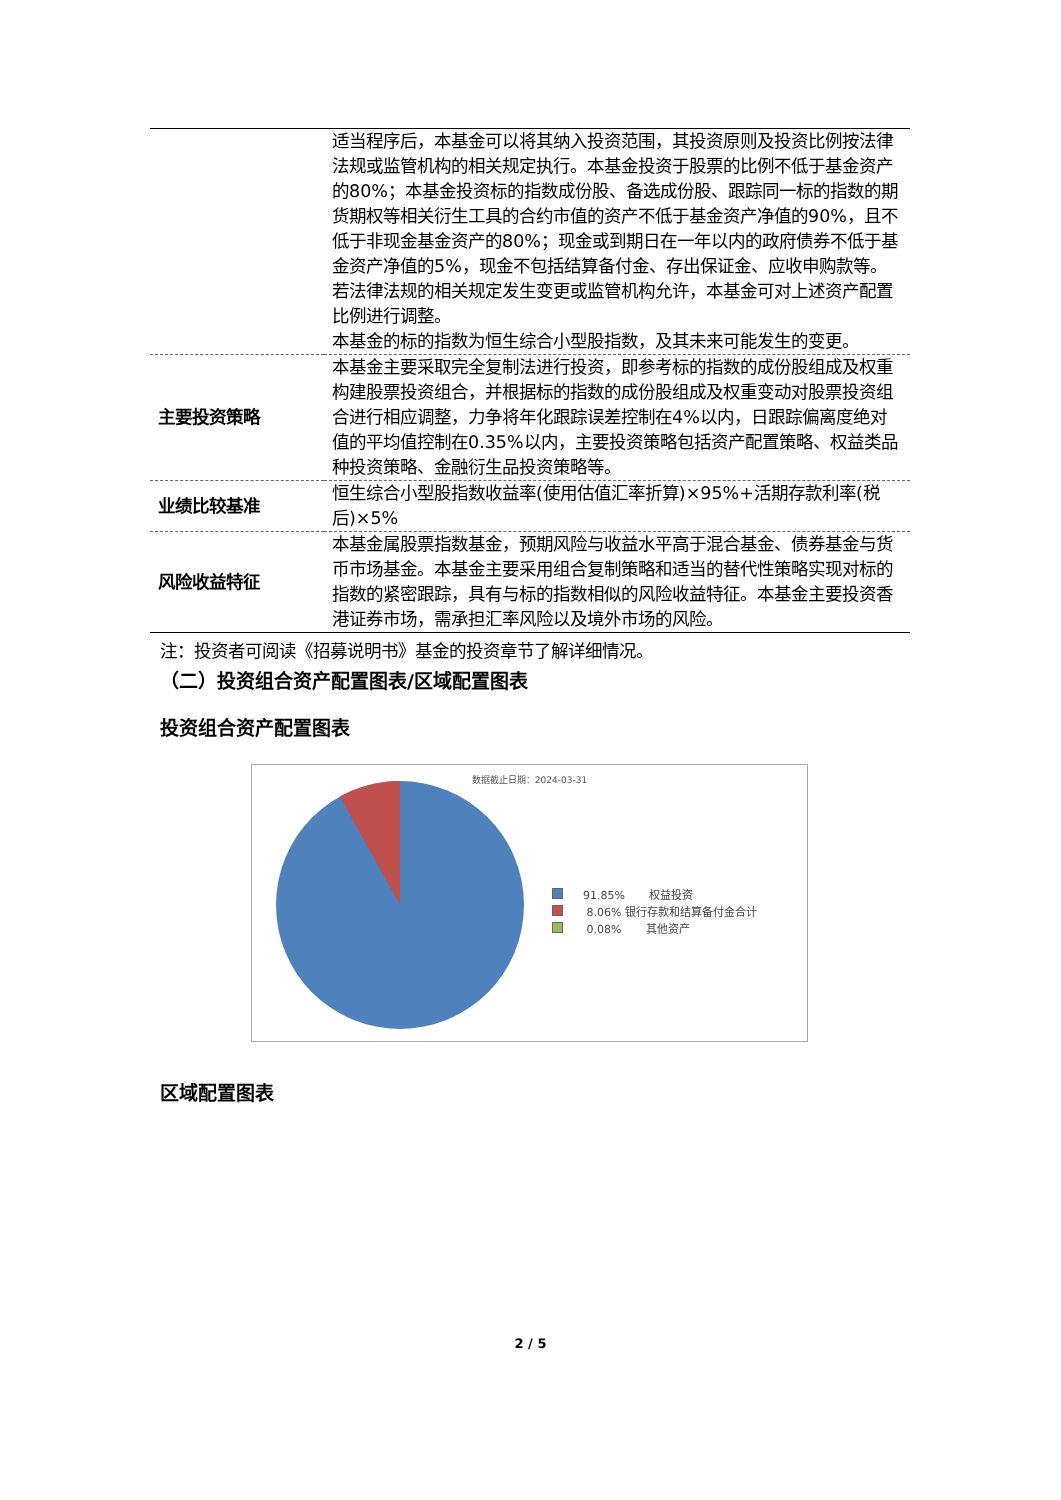| | 适当程序后，本基金可以将其纳入投资范围，其投资原则及投资比例按法律法规或监管机构的相关规定执行。本基金投资于股票的比例不低于基金资产的80%；本基金投资标的指数成份股、备选成份股、跟踪同一标的指数的期货期权等相关衍生工具的合约市值的资产不低于基金资产净值的90%，且不低于非现金基金资产的80%；现金或到期日在一年以内的政府债券不低于基金资产净值的5%，现金不包括结算备付金、存出保证金、应收申购款等。若法律法规的相关规定发生变更或监管机构允许，本基金可对上述资产配置比例进行调整。 本基金的标的指数为恒生综合小型股指数，及其未来可能发生的变更。 |
| 主要投资策略 | 本基金主要采取完全复制法进行投资，即参考标的指数的成份股组成及权重构建股票投资组合，并根据标的指数的成份股组成及权重变动对股票投资组合进行相应调整，力争将年化跟踪误差控制在4%以内，日跟踪偏离度绝对值的平均值控制在0.35%以内，主要投资策略包括资产配置策略、权益类品种投资策略、金融衍生品投资策略等。 |
| 业绩比较基准 | 恒生综合小型股指数收益率(使用估值汇率折算)×95%+活期存款利率(税后)×5% |
| 风险收益特征 | 本基金属股票指数基金，预期风险与收益水平高于混合基金、债券基金与货币市场基金。本基金主要采用组合复制策略和适当的替代性策略实现对标的指数的紧密跟踪，具有与标的指数相似的风险收益特征。本基金主要投资香港证券市场，需承担汇率风险以及境外市场的风险。 |
注：投资者可阅读《招募说明书》基金的投资章节了解详细情况。
（二）投资组合资产配置图表/区域配置图表
投资组合资产配置图表
数据截止日期：2024-03-31
91.85% 权益投资
8.06% 银行存款和结算备付金合计
0.08% 其他资产
区域配置图表
2 / 5